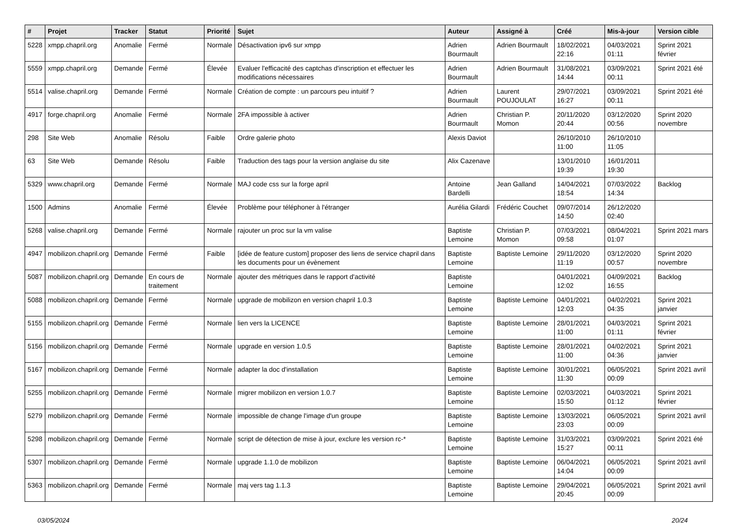| # | Projet | Tracker | Statut | Priorité | Sujet | Auteur | Assigné à | Créé | Mis-à-jour | Version cible |
| --- | --- | --- | --- | --- | --- | --- | --- | --- | --- | --- |
| 5228 | xmpp.chapril.org | Anomalie | Fermé | Normale | Désactivation ipv6 sur xmpp | Adrien Bourmault | Adrien Bourmault | 18/02/2021 22:16 | 04/03/2021 01:11 | Sprint 2021 février |
| 5559 | xmpp.chapril.org | Demande | Fermé | Élevée | Evaluer l'efficacité des captchas d'inscription et effectuer les modifications nécessaires | Adrien Bourmault | Adrien Bourmault | 31/08/2021 14:44 | 03/09/2021 00:11 | Sprint 2021 été |
| 5514 | valise.chapril.org | Demande | Fermé | Normale | Création de compte : un parcours peu intuitif ? | Adrien Bourmault | Laurent POUJOULAT | 29/07/2021 16:27 | 03/09/2021 00:11 | Sprint 2021 été |
| 4917 | forge.chapril.org | Anomalie | Fermé | Normale | 2FA impossible à activer | Adrien Bourmault | Christian P. Momon | 20/11/2020 20:44 | 03/12/2020 00:56 | Sprint 2020 novembre |
| 298 | Site Web | Anomalie | Résolu | Faible | Ordre galerie photo | Alexis Daviot | | 26/10/2010 11:00 | 26/10/2010 11:05 | |
| 63 | Site Web | Demande | Résolu | Faible | Traduction des tags pour la version anglaise du site | Alix Cazenave | | 13/01/2010 19:39 | 16/01/2011 19:30 | |
| 5329 | www.chapril.org | Demande | Fermé | Normale | MAJ code css sur la forge april | Antoine Bardelli | Jean Galland | 14/04/2021 18:54 | 07/03/2022 14:34 | Backlog |
| 1500 | Admins | Anomalie | Fermé | Élevée | Problème pour téléphoner à l'étranger | Aurélia Gilardi | Frédéric Couchet | 09/07/2014 14:50 | 26/12/2020 02:40 | |
| 5268 | valise.chapril.org | Demande | Fermé | Normale | rajouter un proc sur la vm valise | Baptiste Lemoine | Christian P. Momon | 07/03/2021 09:58 | 08/04/2021 01:07 | Sprint 2021 mars |
| 4947 | mobilizon.chapril.org | Demande | Fermé | Faible | [idée de feature custom] proposer des liens de service chapril dans les documents pour un évènement | Baptiste Lemoine | Baptiste Lemoine | 29/11/2020 11:19 | 03/12/2020 00:57 | Sprint 2020 novembre |
| 5087 | mobilizon.chapril.org | Demande | En cours de traitement | Normale | ajouter des métriques dans le rapport d'activité | Baptiste Lemoine | | 04/01/2021 12:02 | 04/09/2021 16:55 | Backlog |
| 5088 | mobilizon.chapril.org | Demande | Fermé | Normale | upgrade de mobilizon en version chapril 1.0.3 | Baptiste Lemoine | Baptiste Lemoine | 04/01/2021 12:03 | 04/02/2021 04:35 | Sprint 2021 janvier |
| 5155 | mobilizon.chapril.org | Demande | Fermé | Normale | lien vers la LICENCE | Baptiste Lemoine | Baptiste Lemoine | 28/01/2021 11:00 | 04/03/2021 01:11 | Sprint 2021 février |
| 5156 | mobilizon.chapril.org | Demande | Fermé | Normale | upgrade en version 1.0.5 | Baptiste Lemoine | Baptiste Lemoine | 28/01/2021 11:00 | 04/02/2021 04:36 | Sprint 2021 janvier |
| 5167 | mobilizon.chapril.org | Demande | Fermé | Normale | adapter la doc d'installation | Baptiste Lemoine | Baptiste Lemoine | 30/01/2021 11:30 | 06/05/2021 00:09 | Sprint 2021 avril |
| 5255 | mobilizon.chapril.org | Demande | Fermé | Normale | migrer mobilizon en version 1.0.7 | Baptiste Lemoine | Baptiste Lemoine | 02/03/2021 15:50 | 04/03/2021 01:12 | Sprint 2021 février |
| 5279 | mobilizon.chapril.org | Demande | Fermé | Normale | impossible de change l'image d'un groupe | Baptiste Lemoine | Baptiste Lemoine | 13/03/2021 23:03 | 06/05/2021 00:09 | Sprint 2021 avril |
| 5298 | mobilizon.chapril.org | Demande | Fermé | Normale | script de détection de mise à jour, exclure les version rc-* | Baptiste Lemoine | Baptiste Lemoine | 31/03/2021 15:27 | 03/09/2021 00:11 | Sprint 2021 été |
| 5307 | mobilizon.chapril.org | Demande | Fermé | Normale | upgrade 1.1.0 de mobilizon | Baptiste Lemoine | Baptiste Lemoine | 06/04/2021 14:04 | 06/05/2021 00:09 | Sprint 2021 avril |
| 5363 | mobilizon.chapril.org | Demande | Fermé | Normale | maj vers tag 1.1.3 | Baptiste Lemoine | Baptiste Lemoine | 29/04/2021 20:45 | 06/05/2021 00:09 | Sprint 2021 avril |
03/05/2024 20/24